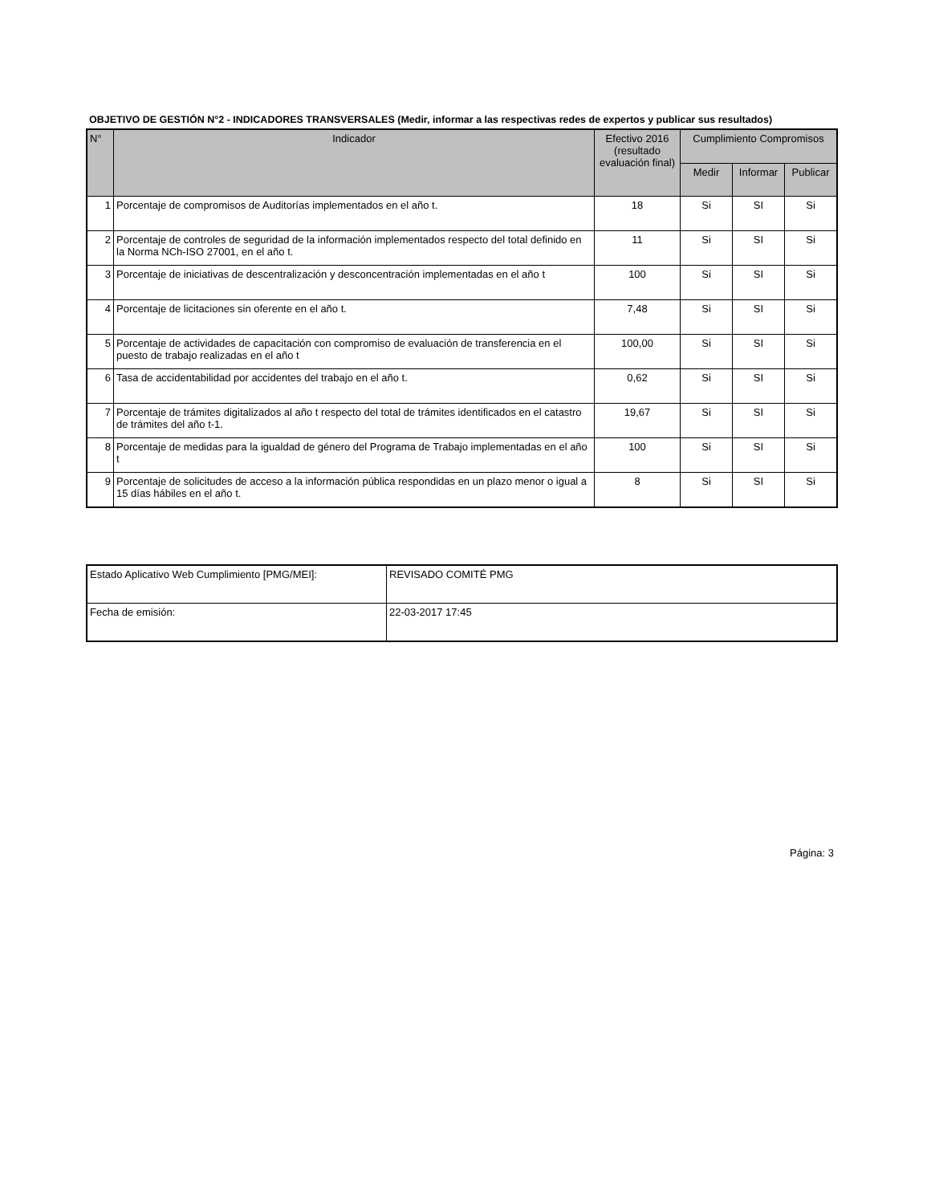OBJETIVO DE GESTIÓN N°2 - INDICADORES TRANSVERSALES (Medir, informar a las respectivas redes de expertos y publicar sus resultados)
| N° | Indicador | Efectivo 2016 (resultado evaluación final) | Cumplimiento Compromisos | | |
| --- | --- | --- | --- | --- | --- |
| | | | Medir | Informar | Publicar |
| 1 | Porcentaje de compromisos de Auditorías implementados en el año t. | 18 | Si | SI | Si |
| 2 | Porcentaje de controles de seguridad de la información implementados respecto del total definido en la Norma NCh-ISO 27001, en el año t. | 11 | Si | SI | Si |
| 3 | Porcentaje de iniciativas de descentralización y desconcentración implementadas en el año t | 100 | Si | SI | Si |
| 4 | Porcentaje de licitaciones sin oferente en el año t. | 7,48 | Si | SI | Si |
| 5 | Porcentaje de actividades de capacitación con compromiso de evaluación de transferencia en el puesto de trabajo realizadas en el año t | 100,00 | Si | SI | Si |
| 6 | Tasa de accidentabilidad por accidentes del trabajo en el año t. | 0,62 | Si | SI | Si |
| 7 | Porcentaje de trámites digitalizados al año t respecto del total de trámites identificados en el catastro de trámites del año t-1. | 19,67 | Si | SI | Si |
| 8 | Porcentaje de medidas para la igualdad de género del Programa de Trabajo implementadas en el año t | 100 | Si | SI | Si |
| 9 | Porcentaje de solicitudes de acceso a la información pública respondidas en un plazo menor o igual a 15 días hábiles en el año t. | 8 | Si | SI | Si |
| Estado Aplicativo Web Cumplimiento [PMG/MEI]: | REVISADO COMITÉ PMG |
| Fecha de emisión: | 22-03-2017 17:45 |
Página: 3